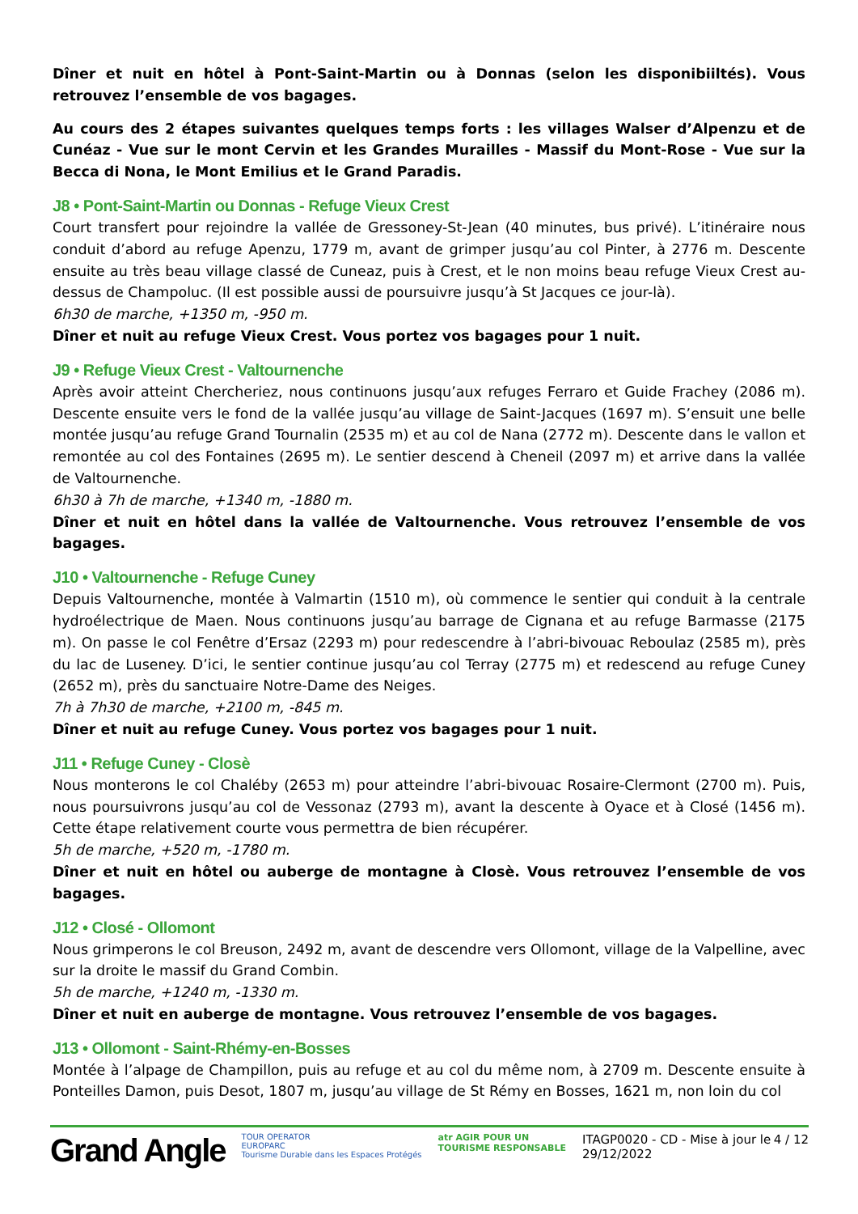Dîner et nuit en hôtel à Pont-Saint-Martin ou à Donnas (selon les disponibiiltés). Vous retrouvez l’ensemble de vos bagages.
Au cours des 2 étapes suivantes quelques temps forts : les villages Walser d’Alpenzu et de Cunéaz - Vue sur le mont Cervin et les Grandes Murailles - Massif du Mont-Rose - Vue sur la Becca di Nona, le Mont Emilius et le Grand Paradis.
J8 • Pont-Saint-Martin ou Donnas - Refuge Vieux Crest
Court transfert pour rejoindre la vallée de Gressoney-St-Jean (40 minutes, bus privé). L’itinéraire nous conduit d’abord au refuge Apenzu, 1779 m, avant de grimper jusqu’au col Pinter, à 2776 m. Descente ensuite au très beau village classé de Cuneaz, puis à Crest, et le non moins beau refuge Vieux Crest au-dessus de Champoluc. (Il est possible aussi de poursuivre jusqu’à St Jacques ce jour-là).
6h30 de marche, +1350 m, -950 m.
Dîner et nuit au refuge Vieux Crest. Vous portez vos bagages pour 1 nuit.
J9 • Refuge Vieux Crest - Valtournenche
Après avoir atteint Chercheriez, nous continuons jusqu’aux refuges Ferraro et Guide Frachey (2086 m). Descente ensuite vers le fond de la vallée jusqu’au village de Saint-Jacques (1697 m). S’ensuit une belle montée jusqu’au refuge Grand Tournalin (2535 m) et au col de Nana (2772 m). Descente dans le vallon et remontée au col des Fontaines (2695 m). Le sentier descend à Cheneil (2097 m) et arrive dans la vallée de Valtournenche.
6h30 à 7h de marche, +1340 m, -1880 m.
Dîner et nuit en hôtel dans la vallée de Valtournenche. Vous retrouvez l’ensemble de vos bagages.
J10 • Valtournenche - Refuge Cuney
Depuis Valtournenche, montée à Valmartin (1510 m), où commence le sentier qui conduit à la centrale hydroélectrique de Maen. Nous continuons jusqu’au barrage de Cignana et au refuge Barmasse (2175 m). On passe le col Fenêtre d’Ersaz (2293 m) pour redescendre à l’abri-bivouac Reboulaz (2585 m), près du lac de Luseney. D’ici, le sentier continue jusqu’au col Terray (2775 m) et redescend au refuge Cuney (2652 m), près du sanctuaire Notre-Dame des Neiges.
7h à 7h30 de marche, +2100 m, -845 m.
Dîner et nuit au refuge Cuney. Vous portez vos bagages pour 1 nuit.
J11 • Refuge Cuney - Closè
Nous monterons le col Chaléby (2653 m) pour atteindre l’abri-bivouac Rosaire-Clermont (2700 m). Puis, nous poursuivrons jusqu’au col de Vessonaz (2793 m), avant la descente à Oyace et à Closé (1456 m). Cette étape relativement courte vous permettra de bien récupérer.
5h de marche, +520 m, -1780 m.
Dîner et nuit en hôtel ou auberge de montagne à Closè. Vous retrouvez l’ensemble de vos bagages.
J12 • Closé - Ollomont
Nous grimperons le col Breuson, 2492 m, avant de descendre vers Ollomont, village de la Valpelline, avec sur la droite le massif du Grand Combin.
5h de marche, +1240 m, -1330 m.
Dîner et nuit en auberge de montagne. Vous retrouvez l’ensemble de vos bagages.
J13 • Ollomont - Saint-Rhémy-en-Bosses
Montée à l’alpage de Champillon, puis au refuge et au col du même nom, à 2709 m. Descente ensuite à Ponteilles Damon, puis Desot, 1807 m, jusqu’au village de St Rémy en Bosses, 1621 m, non loin du col
Grand Angle
TOUR OPERATOR
EUROPARC
Tourisme Durable dans les Espaces Protégés
atr AGIR POUR UN
TOURISME RESPONSABLE
ITAGP0020 - CD - Mise à jour le 29/12/2022
4 / 12